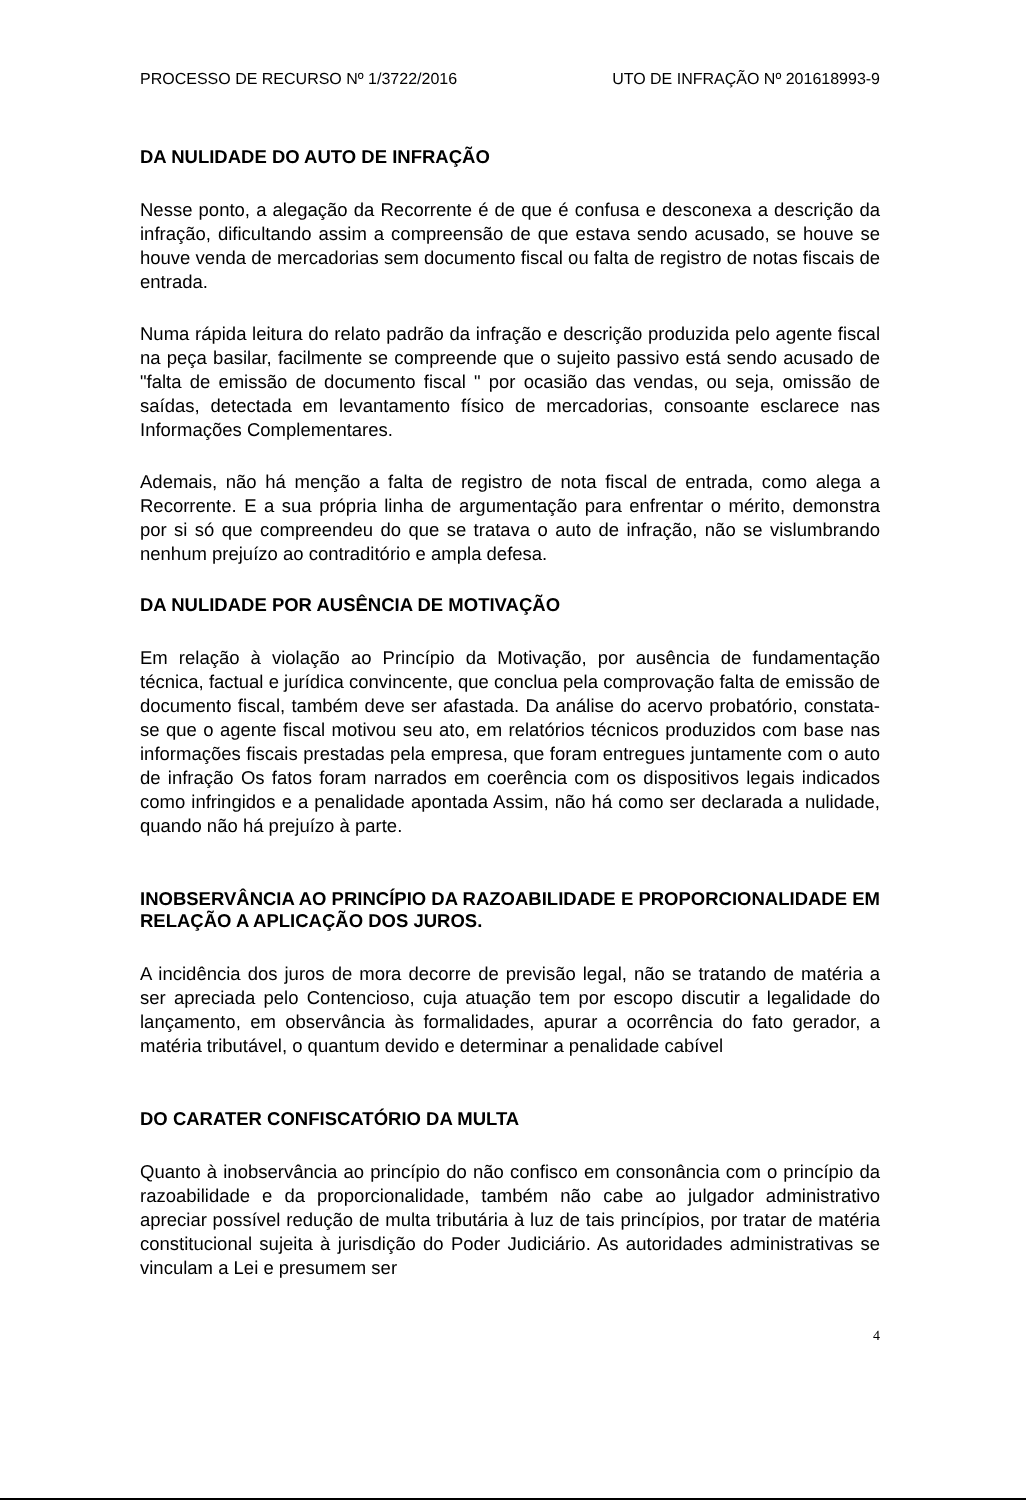PROCESSO DE RECURSO Nº 1/3722/2016 UTO DE INFRAÇÃO Nº 201618993-9
DA NULIDADE DO AUTO DE INFRAÇÃO
Nesse ponto, a alegação da Recorrente é de que é confusa e desconexa a descrição da infração, dificultando assim a compreensão de que estava sendo acusado, se houve se houve venda de mercadorias sem documento fiscal ou falta de registro de notas fiscais de entrada.
Numa rápida leitura do relato padrão da infração e descrição produzida pelo agente fiscal na peça basilar, facilmente se compreende que o sujeito passivo está sendo acusado de "falta de emissão de documento fiscal " por ocasião das vendas, ou seja, omissão de saídas, detectada em levantamento físico de mercadorias, consoante esclarece nas Informações Complementares.
Ademais, não há menção a falta de registro de nota fiscal de entrada, como alega a Recorrente. E a sua própria linha de argumentação para enfrentar o mérito, demonstra por si só que compreendeu do que se tratava o auto de infração, não se vislumbrando nenhum prejuízo ao contraditório e ampla defesa.
DA NULIDADE POR AUSÊNCIA DE MOTIVAÇÃO
Em relação à violação ao Princípio da Motivação, por ausência de fundamentação técnica, factual e jurídica convincente, que conclua pela comprovação falta de emissão de documento fiscal, também deve ser afastada. Da análise do acervo probatório, constata-se que o agente fiscal motivou seu ato, em relatórios técnicos produzidos com base nas informações fiscais prestadas pela empresa, que foram entregues juntamente com o auto de infração Os fatos foram narrados em coerência com os dispositivos legais indicados como infringidos e a penalidade apontada Assim, não há como ser declarada a nulidade, quando não há prejuízo à parte.
INOBSERVÂNCIA AO PRINCÍPIO DA RAZOABILIDADE E PROPORCIONALIDADE EM RELAÇÃO A APLICAÇÃO DOS JUROS.
A incidência dos juros de mora decorre de previsão legal, não se tratando de matéria a ser apreciada pelo Contencioso, cuja atuação tem por escopo discutir a legalidade do lançamento, em observância às formalidades, apurar a ocorrência do fato gerador, a matéria tributável, o quantum devido e determinar a penalidade cabível
DO CARATER CONFISCATÓRIO DA MULTA
Quanto à inobservância ao princípio do não confisco em consonância com o princípio da razoabilidade e da proporcionalidade, também não cabe ao julgador administrativo apreciar possível redução de multa tributária à luz de tais princípios, por tratar de matéria constitucional sujeita à jurisdição do Poder Judiciário. As autoridades administrativas se vinculam a Lei e presumem ser
4